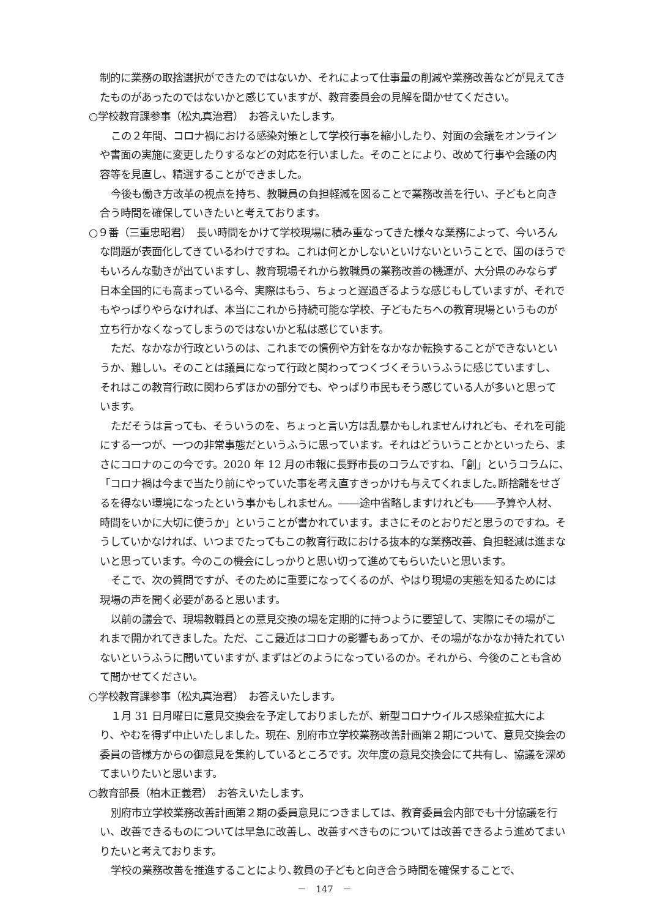制的に業務の取捨選択ができたのではないか、それによって仕事量の削減や業務改善などが見えてきたものがあったのではないかと感じていますが、教育委員会の見解を聞かせてください。
○学校教育課参事（松丸真治君）　お答えいたします。
この２年間、コロナ禍における感染対策として学校行事を縮小したり、対面の会議をオンラインや書面の実施に変更したりするなどの対応を行いました。そのことにより、改めて行事や会議の内容等を見直し、精選することができました。
今後も働き方改革の視点を持ち、教職員の負担軽減を図ることで業務改善を行い、子どもと向き合う時間を確保していきたいと考えております。
○９番（三重忠昭君）　長い時間をかけて学校現場に積み重なってきた様々な業務によって、今いろんな問題が表面化してきているわけですね。これは何とかしないといけないということで、国のほうでもいろんな動きが出ていますし、教育現場それから教職員の業務改善の機運が、大分県のみならず日本全国的にも高まっている今、実際はもう、ちょっと遅過ぎるような感じもしていますが、それでもやっぱりやらなければ、本当にこれから持続可能な学校、子どもたちへの教育現場というものが立ち行かなくなってしまうのではないかと私は感じています。
ただ、なかなか行政というのは、これまでの慣例や方針をなかなか転換することができないというか、難しい。そのことは議員になって行政と関わってつくづくそういうふうに感じていますし、それはこの教育行政に関わらずほかの部分でも、やっぱり市民もそう感じている人が多いと思っています。
ただそうは言っても、そういうのを、ちょっと言い方は乱暴かもしれませんけれども、それを可能にする一つが、一つの非常事態だというふうに思っています。それはどういうことかといったら、まさにコロナのこの今です。2020 年 12 月の市報に長野市長のコラムですね､「創」というコラムに､「コロナ禍は今まで当たり前にやっていた事を考え直すきっかけも与えてくれました｡断捨離をせざるを得ない環境になったという事かもしれません。――途中省略しますけれども――予算や人材、時間をいかに大切に使うか」ということが書かれています。まさにそのとおりだと思うのですね。そうしていかなければ、いつまでたってもこの教育行政における抜本的な業務改善、負担軽減は進まないと思っています。今のこの機会にしっかりと思い切って進めてもらいたいと思います。
そこで、次の質問ですが、そのために重要になってくるのが、やはり現場の実態を知るためには現場の声を聞く必要があると思います。
以前の議会で、現場教職員との意見交換の場を定期的に持つように要望して、実際にその場がこれまで開かれてきました。ただ、ここ最近はコロナの影響もあってか、その場がなかなか持たれていないというふうに聞いていますが､まずはどのようになっているのか。それから、今後のことも含めて聞かせてください。
○学校教育課参事（松丸真治君）　お答えいたします。
１月 31 日月曜日に意見交換会を予定しておりましたが、新型コロナウイルス感染症拡大により、やむを得ず中止いたしました。現在、別府市立学校業務改善計画第２期について、意見交換会の委員の皆様方からの御意見を集約しているところです。次年度の意見交換会にて共有し、協議を深めてまいりたいと思います。
○教育部長（柏木正義君）　お答えいたします。
別府市立学校業務改善計画第２期の委員意見につきましては、教育委員会内部でも十分協議を行い、改善できるものについては早急に改善し、改善すべきものについては改善できるよう進めてまいりたいと考えております。
学校の業務改善を推進することにより､教員の子どもと向き合う時間を確保することで、
－　147　－